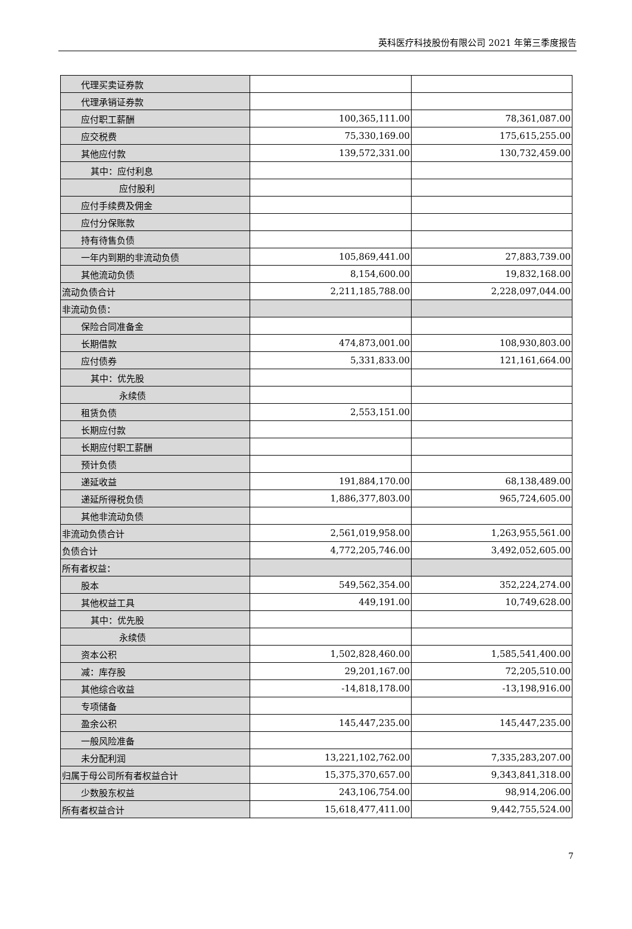英科医疗科技股份有限公司 2021 年第三季度报告
| 代理买卖证券款 | | |
| 代理承销证券款 | | |
| 应付职工薪酬 | 100,365,111.00 | 78,361,087.00 |
| 应交税费 | 75,330,169.00 | 175,615,255.00 |
| 其他应付款 | 139,572,331.00 | 130,732,459.00 |
| 其中：应付利息 | | |
| 应付股利 | | |
| 应付手续费及佣金 | | |
| 应付分保账款 | | |
| 持有待售负债 | | |
| 一年内到期的非流动负债 | 105,869,441.00 | 27,883,739.00 |
| 其他流动负债 | 8,154,600.00 | 19,832,168.00 |
| 流动负债合计 | 2,211,185,788.00 | 2,228,097,044.00 |
| 非流动负债： | | |
| 保险合同准备金 | | |
| 长期借款 | 474,873,001.00 | 108,930,803.00 |
| 应付债券 | 5,331,833.00 | 121,161,664.00 |
| 其中：优先股 | | |
| 永续债 | | |
| 租赁负债 | 2,553,151.00 | |
| 长期应付款 | | |
| 长期应付职工薪酬 | | |
| 预计负债 | | |
| 递延收益 | 191,884,170.00 | 68,138,489.00 |
| 递延所得税负债 | 1,886,377,803.00 | 965,724,605.00 |
| 其他非流动负债 | | |
| 非流动负债合计 | 2,561,019,958.00 | 1,263,955,561.00 |
| 负债合计 | 4,772,205,746.00 | 3,492,052,605.00 |
| 所有者权益： | | |
| 股本 | 549,562,354.00 | 352,224,274.00 |
| 其他权益工具 | 449,191.00 | 10,749,628.00 |
| 其中：优先股 | | |
| 永续债 | | |
| 资本公积 | 1,502,828,460.00 | 1,585,541,400.00 |
| 减：库存股 | 29,201,167.00 | 72,205,510.00 |
| 其他综合收益 | -14,818,178.00 | -13,198,916.00 |
| 专项储备 | | |
| 盈余公积 | 145,447,235.00 | 145,447,235.00 |
| 一般风险准备 | | |
| 未分配利润 | 13,221,102,762.00 | 7,335,283,207.00 |
| 归属于母公司所有者权益合计 | 15,375,370,657.00 | 9,343,841,318.00 |
| 少数股东权益 | 243,106,754.00 | 98,914,206.00 |
| 所有者权益合计 | 15,618,477,411.00 | 9,442,755,524.00 |
7